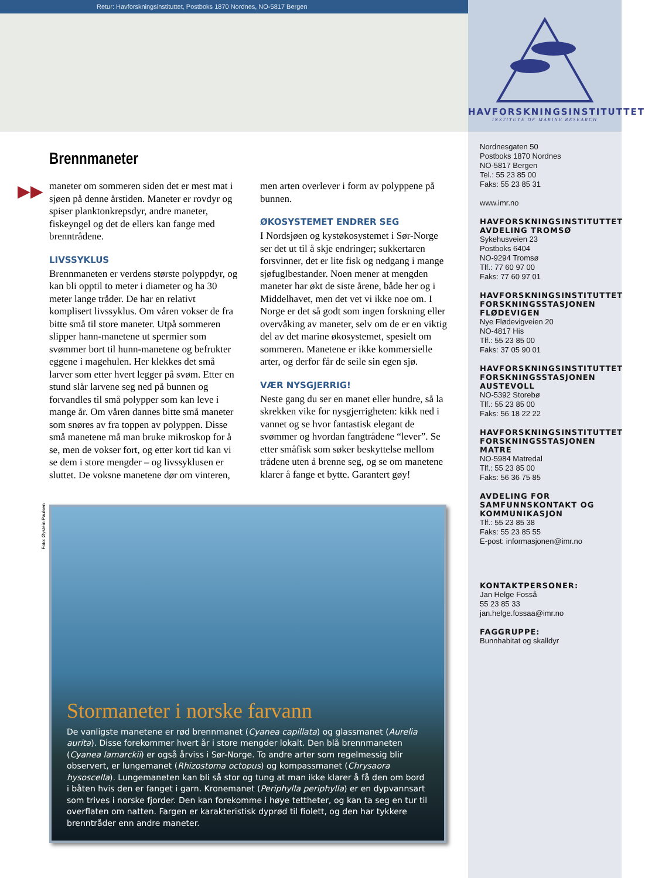Retur: Havforskningsinstituttet, Postboks 1870 Nordnes, NO-5817 Bergen
Brennmaneter
▶▶
maneter om sommeren siden det er mest mat i sjøen på denne årstiden. Maneter er rovdyr og spiser planktonkrepsdyr, andre maneter, fiskeyngel og det de ellers kan fange med brenntrådene.
LIVSSYKLUS
Brennmaneten er verdens største polyppdyr, og kan bli opptil to meter i diameter og ha 30 meter lange tråder. De har en relativt komplisert livssyklus. Om våren vokser de fra bitte små til store maneter. Utpå sommeren slipper hann-manetene ut spermier som svømmer bort til hunn-manetene og befrukter eggene i magehulen. Her klekkes det små larver som etter hvert legger på svøm. Etter en stund slår larvene seg ned på bunnen og forvandles til små polypper som kan leve i mange år. Om våren dannes bitte små maneter som snøres av fra toppen av polyppen. Disse små manetene må man bruke mikroskop for å se, men de vokser fort, og etter kort tid kan vi se dem i store mengder – og livssyklusen er sluttet. De voksne manetene dør om vinteren,
men arten overlever i form av polyppene på bunnen.
ØKOSYSTEMET ENDRER SEG
I Nordsjøen og kystøkosystemet i Sør-Norge ser det ut til å skje endringer; sukkertaren forsvinner, det er lite fisk og nedgang i mange sjøfuglbestander. Noen mener at mengden maneter har økt de siste årene, både her og i Middelhavet, men det vet vi ikke noe om. I Norge er det så godt som ingen forskning eller overvåking av maneter, selv om de er en viktig del av det marine økosystemet, spesielt om sommeren. Manetene er ikke kommersielle arter, og derfor får de seile sin egen sjø.
VÆR NYSGJERRIG!
Neste gang du ser en manet eller hundre, så la skrekken vike for nysgjerrigheten: kikk ned i vannet og se hvor fantastisk elegant de svømmer og hvordan fangtrådene “lever”. Se etter småfisk som søker beskyttelse mellom trådene uten å brenne seg, og se om manetene klarer å fange et bytte. Garantert gøy!
Foto: Øystein Paulsen
Stormaneter i norske farvann
De vanligste manetene er rød brennmanet (Cyanea capillata) og glassmanet (Aurelia aurita). Disse forekommer hvert år i store mengder lokalt. Den blå brennmaneten (Cyanea lamarckii) er også årviss i Sør-Norge. To andre arter som regelmessig blir observert, er lungemanet (Rhizostoma octopus) og kompassmanet (Chrysaora hysoscella). Lungemaneten kan bli så stor og tung at man ikke klarer å få den om bord i båten hvis den er fanget i garn. Kronemanet (Periphylla periphylla) er en dypvannsart som trives i norske fjorder. Den kan forekomme i høye tettheter, og kan ta seg en tur til overflaten om natten. Fargen er karakteristisk dyprød til fiolett, og den har tykkere brenntråder enn andre maneter.
HAVFORSKNINGSINSTITUTTET
INSTITUTE OF MARINE RESEARCH
Nordnesgaten 50
Postboks 1870 Nordnes
NO-5817 Bergen
Tel.: 55 23 85 00
Faks: 55 23 85 31
www.imr.no
HAVFORSKNINGSINSTITUTTET AVDELING TROMSØ
Sykehusveien 23
Postboks 6404
NO-9294 Tromsø
Tlf.: 77 60 97 00
Faks: 77 60 97 01
HAVFORSKNINGSINSTITUTTET FORSKNINGSSTASJONEN FLØDEVIGEN
Nye Flødevigveien 20
NO-4817 His
Tlf.: 55 23 85 00
Faks: 37 05 90 01
HAVFORSKNINGSINSTITUTTET FORSKNINGSSTASJONEN AUSTEVOLL
NO-5392 Storebø
Tlf.: 55 23 85 00
Faks: 56 18 22 22
HAVFORSKNINGSINSTITUTTET FORSKNINGSSTASJONEN MATRE
NO-5984 Matredal
Tlf.: 55 23 85 00
Faks: 56 36 75 85
AVDELING FOR SAMFUNNSKONTAKT OG KOMMUNIKASJON
Tlf.: 55 23 85 38
Faks: 55 23 85 55
E-post: informasjonen@imr.no
KONTAKTPERSONER:
Jan Helge Fosså
55 23 85 33
jan.helge.fossaa@imr.no
FAGGRUPPE:
Bunnhabitat og skalldyr